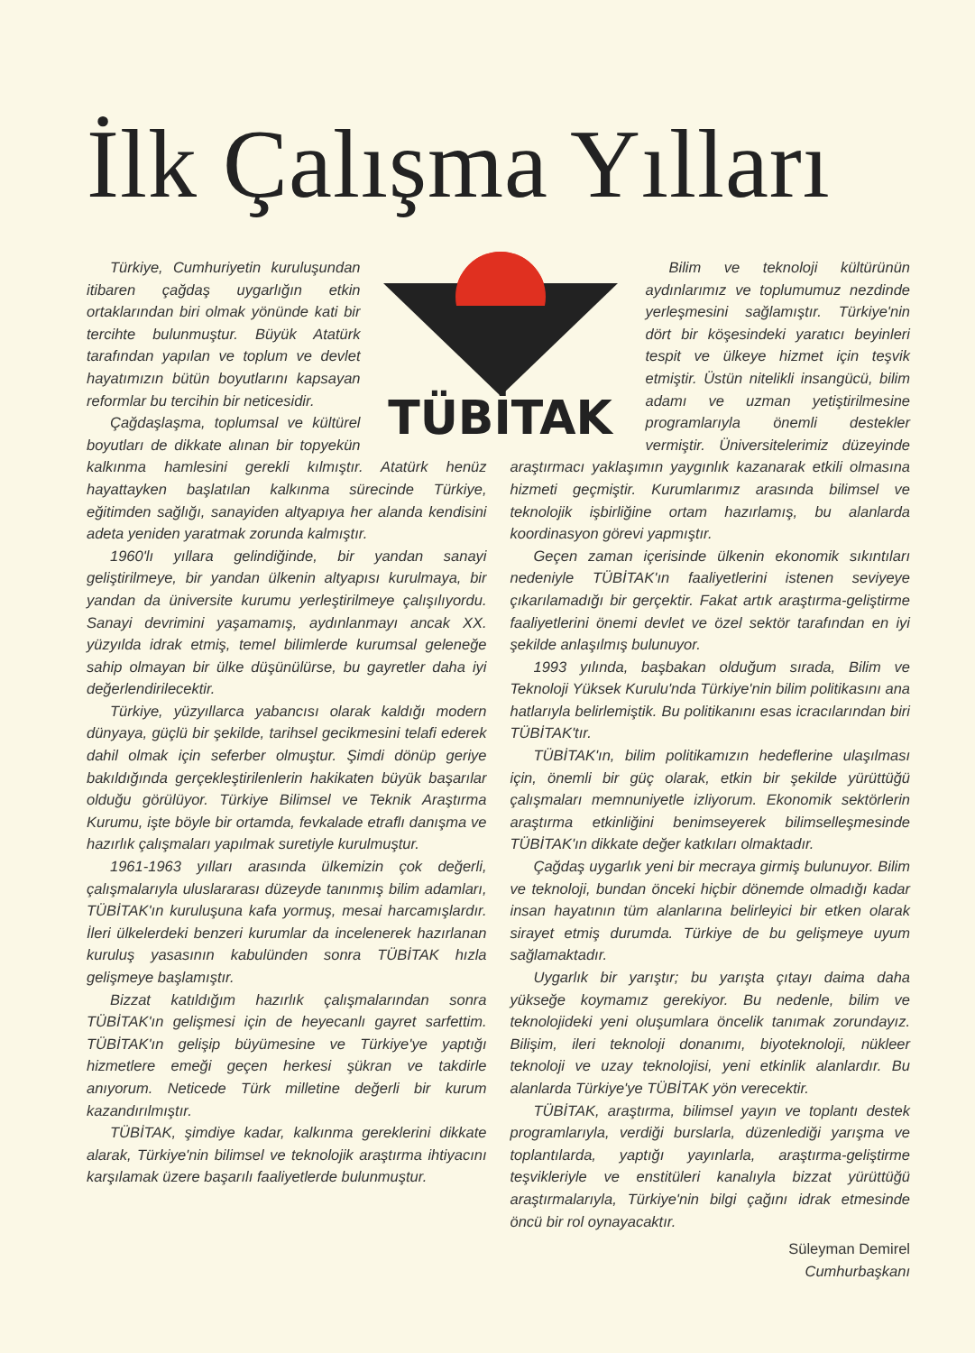İlk Çalışma Yılları
TÜBİTAK
Türkiye, Cumhuriyetin kuruluşundan itibaren çağdaş uygarlığın etkin ortaklarından biri olmak yönünde kati bir tercihte bulunmuştur. Büyük Atatürk tarafından yapılan ve toplum ve devlet hayatımızın bütün boyutlarını kapsayan reformlar bu tercihin bir neticesidir.
Çağdaşlaşma, toplumsal ve kültürel boyutları de dikkate alınan bir topyekün kalkınma hamlesini gerekli kılmıştır. Atatürk henüz hayattayken başlatılan kalkınma sürecinde Türkiye, eğitimden sağlığı, sanayiden altyapıya her alanda kendisini adeta yeniden yaratmak zorunda kalmıştır.
1960'lı yıllara gelindiğinde, bir yandan sanayi geliştirilmeye, bir yandan ülkenin altyapısı kurulmaya, bir yandan da üniversite kurumu yerleştirilmeye çalışılıyordu. Sanayi devrimini yaşamamış, aydınlanmayı ancak XX. yüzyılda idrak etmiş, temel bilimlerde kurumsal geleneğe sahip olmayan bir ülke düşünülürse, bu gayretler daha iyi değerlendirilecektir.
Türkiye, yüzyıllarca yabancısı olarak kaldığı modern dünyaya, güçlü bir şekilde, tarihsel gecikmesini telafi ederek dahil olmak için seferber olmuştur. Şimdi dönüp geriye bakıldığında gerçekleştirilenlerin hakikaten büyük başarılar olduğu görülüyor. Türkiye Bilimsel ve Teknik Araştırma Kurumu, işte böyle bir ortamda, fevkalade etraflı danışma ve hazırlık çalışmaları yapılmak suretiyle kurulmuştur.
1961-1963 yılları arasında ülkemizin çok değerli, çalışmalarıyla uluslararası düzeyde tanınmış bilim adamları, TÜBİTAK'ın kuruluşuna kafa yormuş, mesai harcamışlardır. İleri ülkelerdeki benzeri kurumlar da incelenerek hazırlanan kuruluş yasasının kabulünden sonra TÜBİTAK hızla gelişmeye başlamıştır.
Bizzat katıldığım hazırlık çalışmalarından sonra TÜBİTAK'ın gelişmesi için de heyecanlı gayret sarfettim. TÜBİTAK'ın gelişip büyümesine ve Türkiye'ye yaptığı hizmetlere emeği geçen herkesi şükran ve takdirle anıyorum. Neticede Türk milletine değerli bir kurum kazandırılmıştır.
TÜBİTAK, şimdiye kadar, kalkınma gereklerini dikkate alarak, Türkiye'nin bilimsel ve teknolojik araştırma ihtiyacını karşılamak üzere başarılı faaliyetlerde bulunmuştur.
Bilim ve teknoloji kültürünün aydınlarımız ve toplumumuz nezdinde yerleşmesini sağlamıştır. Türkiye'nin dört bir köşesindeki yaratıcı beyinleri tespit ve ülkeye hizmet için teşvik etmiştir. Üstün nitelikli insangücü, bilim adamı ve uzman yetiştirilmesine programlarıyla önemli destekler vermiştir. Üniversitelerimiz düzeyinde araştırmacı yaklaşımın yaygınlık kazanarak etkili olmasına hizmeti geçmiştir. Kurumlarımız arasında bilimsel ve teknolojik işbirliğine ortam hazırlamış, bu alanlarda koordinasyon görevi yapmıştır.
Geçen zaman içerisinde ülkenin ekonomik sıkıntıları nedeniyle TÜBİTAK'ın faaliyetlerini istenen seviyeye çıkarılamadığı bir gerçektir. Fakat artık araştırma-geliştirme faaliyetlerini önemi devlet ve özel sektör tarafından en iyi şekilde anlaşılmış bulunuyor.
1993 yılında, başbakan olduğum sırada, Bilim ve Teknoloji Yüksek Kurulu'nda Türkiye'nin bilim politikasını ana hatlarıyla belirlemiştik. Bu politikanını esas icracılarından biri TÜBİTAK'tır.
TÜBİTAK'ın, bilim politikamızın hedeflerine ulaşılması için, önemli bir güç olarak, etkin bir şekilde yürüttüğü çalışmaları memnuniyetle izliyorum. Ekonomik sektörlerin araştırma etkinliğini benimseyerek bilimselleşmesinde TÜBİTAK'ın dikkate değer katkıları olmaktadır.
Çağdaş uygarlık yeni bir mecraya girmiş bulunuyor. Bilim ve teknoloji, bundan önceki hiçbir dönemde olmadığı kadar insan hayatının tüm alanlarına belirleyici bir etken olarak sirayet etmiş durumda. Türkiye de bu gelişmeye uyum sağlamaktadır.
Uygarlık bir yarıştır; bu yarışta çıtayı daima daha yükseğe koymamız gerekiyor. Bu nedenle, bilim ve teknolojideki yeni oluşumlara öncelik tanımak zorundayız. Bilişim, ileri teknoloji donanımı, biyoteknoloji, nükleer teknoloji ve uzay teknolojisi, yeni etkinlik alanlardır. Bu alanlarda Türkiye'ye TÜBİTAK yön verecektir.
TÜBİTAK, araştırma, bilimsel yayın ve toplantı destek programlarıyla, verdiği burslarla, düzenlediği yarışma ve toplantılarda, yaptığı yayınlarla, araştırma-geliştirme teşvikleriyle ve enstitüleri kanalıyla bizzat yürüttüğü araştırmalarıyla, Türkiye'nin bilgi çağını idrak etmesinde öncü bir rol oynayacaktır.
Süleyman Demirel
Cumhurbaşkanı